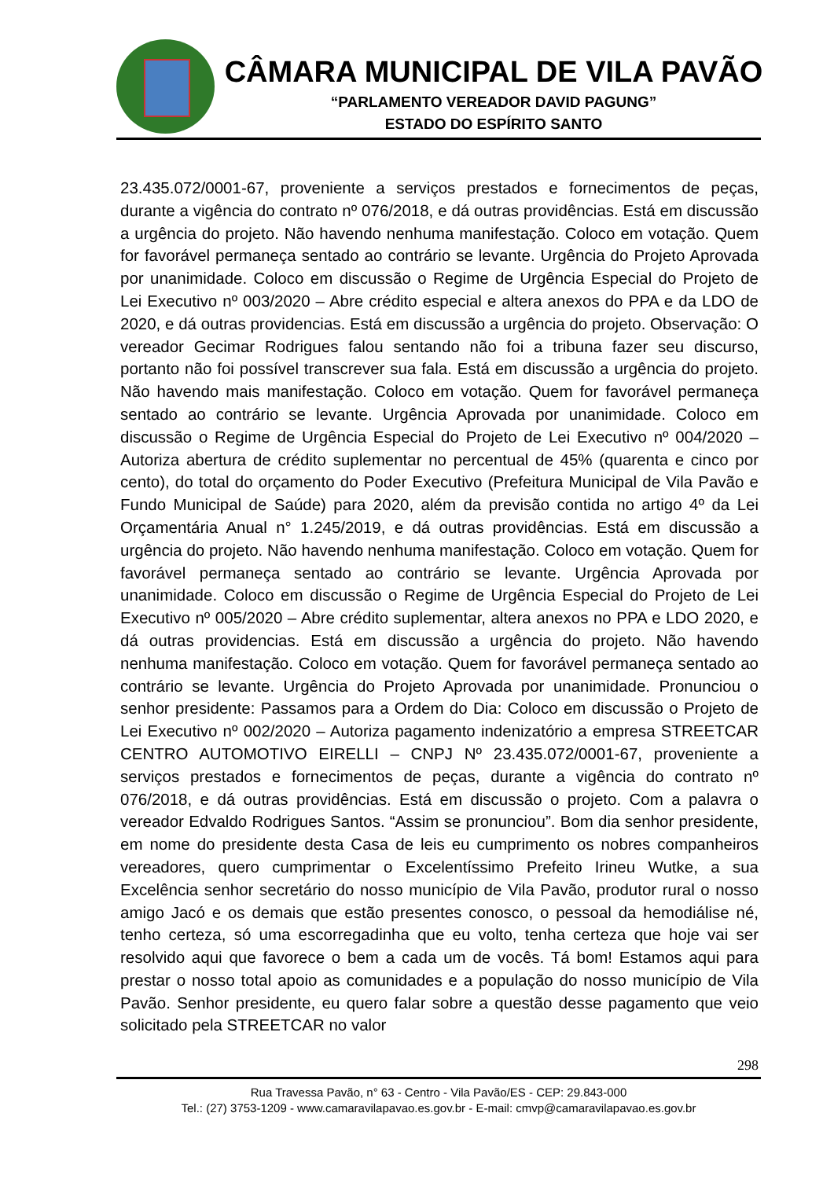CÂMARA MUNICIPAL DE VILA PAVÃO
“PARLAMENTO VEREADOR DAVID PAGUNG”
ESTADO DO ESPÍRITO SANTO
23.435.072/0001-67, proveniente a serviços prestados e fornecimentos de peças, durante a vigência do contrato nº 076/2018, e dá outras providências. Está em discussão a urgência do projeto. Não havendo nenhuma manifestação. Coloco em votação. Quem for favorável permaneça sentado ao contrário se levante. Urgência do Projeto Aprovada por unanimidade. Coloco em discussão o Regime de Urgência Especial do Projeto de Lei Executivo nº 003/2020 – Abre crédito especial e altera anexos do PPA e da LDO de 2020, e dá outras providencias. Está em discussão a urgência do projeto. Observação: O vereador Gecimar Rodrigues falou sentando não foi a tribuna fazer seu discurso, portanto não foi possível transcrever sua fala. Está em discussão a urgência do projeto. Não havendo mais manifestação. Coloco em votação. Quem for favorável permaneça sentado ao contrário se levante. Urgência Aprovada por unanimidade. Coloco em discussão o Regime de Urgência Especial do Projeto de Lei Executivo nº 004/2020 – Autoriza abertura de crédito suplementar no percentual de 45% (quarenta e cinco por cento), do total do orçamento do Poder Executivo (Prefeitura Municipal de Vila Pavão e Fundo Municipal de Saúde) para 2020, além da previsão contida no artigo 4º da Lei Orçamentária Anual n° 1.245/2019, e dá outras providências. Está em discussão a urgência do projeto. Não havendo nenhuma manifestação. Coloco em votação. Quem for favorável permaneça sentado ao contrário se levante. Urgência Aprovada por unanimidade. Coloco em discussão o Regime de Urgência Especial do Projeto de Lei Executivo nº 005/2020 – Abre crédito suplementar, altera anexos no PPA e LDO 2020, e dá outras providencias. Está em discussão a urgência do projeto. Não havendo nenhuma manifestação. Coloco em votação. Quem for favorável permaneça sentado ao contrário se levante. Urgência do Projeto Aprovada por unanimidade. Pronunciou o senhor presidente: Passamos para a Ordem do Dia: Coloco em discussão o Projeto de Lei Executivo nº 002/2020 – Autoriza pagamento indenizatório a empresa STREETCAR CENTRO AUTOMOTIVO EIRELLI – CNPJ Nº 23.435.072/0001-67, proveniente a serviços prestados e fornecimentos de peças, durante a vigência do contrato nº 076/2018, e dá outras providências. Está em discussão o projeto. Com a palavra o vereador Edvaldo Rodrigues Santos. “Assim se pronunciou”. Bom dia senhor presidente, em nome do presidente desta Casa de leis eu cumprimento os nobres companheiros vereadores, quero cumprimentar o Excelentíssimo Prefeito Irineu Wutke, a sua Excelência senhor secretário do nosso município de Vila Pavão, produtor rural o nosso amigo Jacó e os demais que estão presentes conosco, o pessoal da hemodiálise né, tenho certeza, só uma escorregadinha que eu volto, tenha certeza que hoje vai ser resolvido aqui que favorece o bem a cada um de vocês. Tá bom! Estamos aqui para prestar o nosso total apoio as comunidades e a população do nosso município de Vila Pavão. Senhor presidente, eu quero falar sobre a questão desse pagamento que veio solicitado pela STREETCAR no valor
298
Rua Travessa Pavão, n° 63 - Centro - Vila Pavão/ES - CEP: 29.843-000
Tel.: (27) 3753-1209 - www.camaravilapavao.es.gov.br - E-mail: cmvp@camaravilapavao.es.gov.br